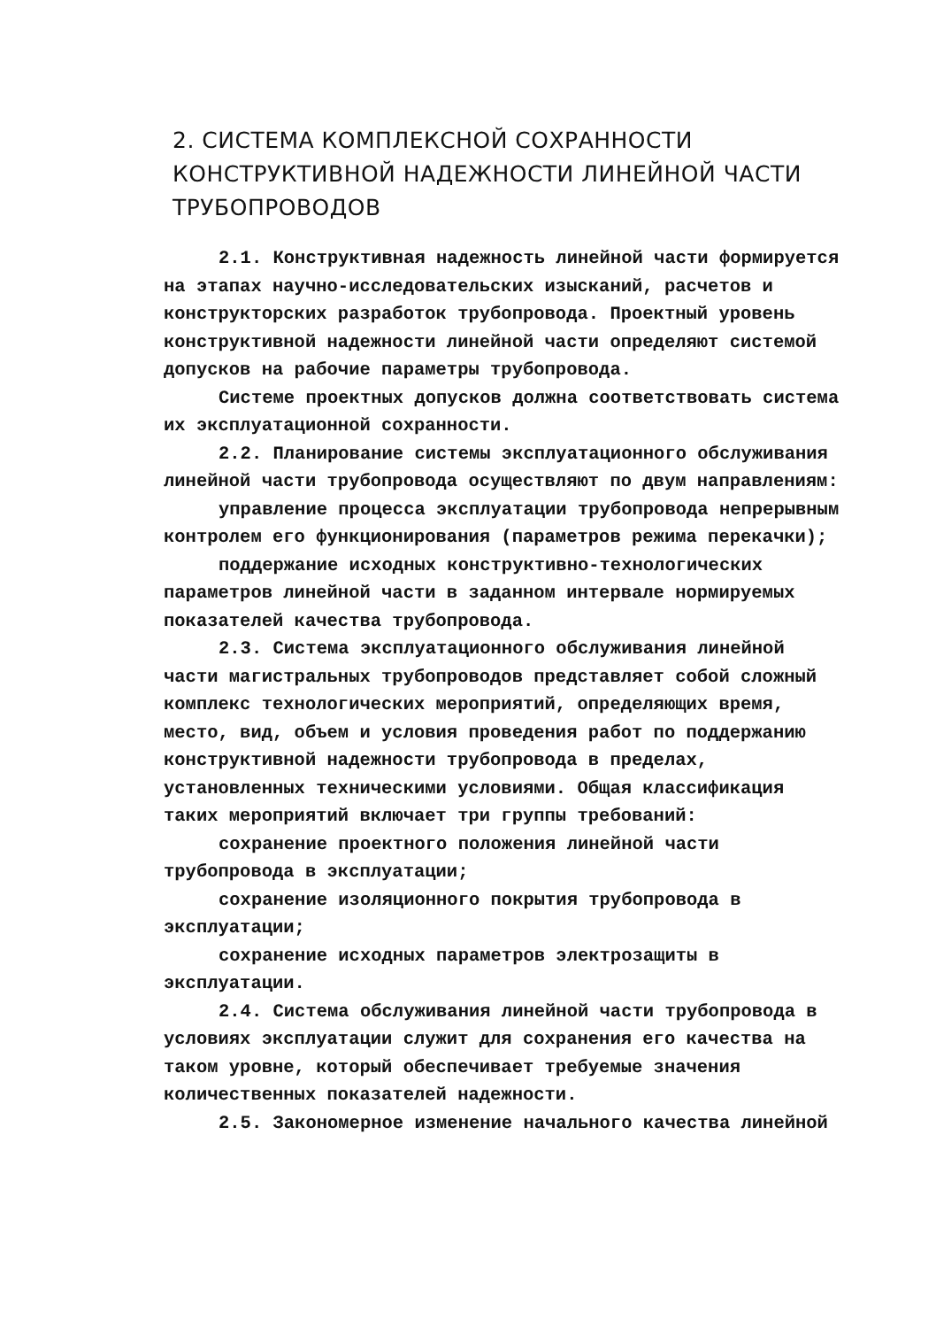2. СИСТЕМА КОМПЛЕКСНОЙ СОХРАННОСТИ
КОНСТРУКТИВНОЙ НАДЕЖНОСТИ ЛИНЕЙНОЙ ЧАСТИ
ТРУБОПРОВОДОВ
2.1. Конструктивная надежность линейной части формируется на этапах научно-исследовательских изысканий, расчетов и конструкторских разработок трубопровода. Проектный уровень конструктивной надежности линейной части определяют системой допусков на рабочие параметры трубопровода.
Системе проектных допусков должна соответствовать система их эксплуатационной сохранности.
2.2. Планирование системы эксплуатационного обслуживания линейной части трубопровода осуществляют по двум направлениям:
управление процесса эксплуатации трубопровода непрерывным контролем его функционирования (параметров режима перекачки);
поддержание исходных конструктивно-технологических параметров линейной части в заданном интервале нормируемых показателей качества трубопровода.
2.3. Система эксплуатационного обслуживания линейной части магистральных трубопроводов представляет собой сложный комплекс технологических мероприятий, определяющих время, место, вид, объем и условия проведения работ по поддержанию конструктивной надежности трубопровода в пределах, установленных техническими условиями. Общая классификация таких мероприятий включает три группы требований:
сохранение проектного положения линейной части трубопровода в эксплуатации;
сохранение изоляционного покрытия трубопровода в эксплуатации;
сохранение исходных параметров электрозащиты в эксплуатации.
2.4. Система обслуживания линейной части трубопровода в условиях эксплуатации служит для сохранения его качества на таком уровне, который обеспечивает требуемые значения количественных показателей надежности.
2.5. Закономерное изменение начального качества линейной